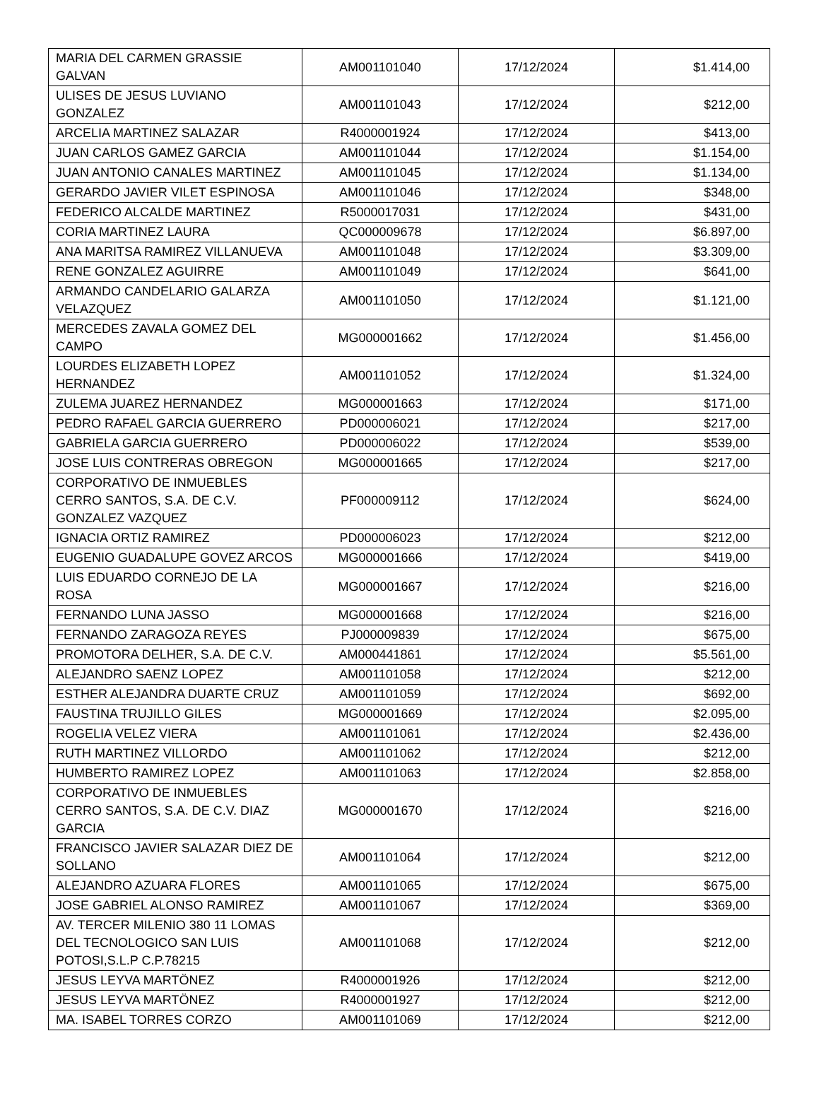| MARIA DEL CARMEN GRASSIE GALVAN | AM001101040 | 17/12/2024 | $1.414,00 |
| ULISES DE JESUS LUVIANO GONZALEZ | AM001101043 | 17/12/2024 | $212,00 |
| ARCELIA MARTINEZ SALAZAR | R4000001924 | 17/12/2024 | $413,00 |
| JUAN CARLOS GAMEZ GARCIA | AM001101044 | 17/12/2024 | $1.154,00 |
| JUAN ANTONIO CANALES MARTINEZ | AM001101045 | 17/12/2024 | $1.134,00 |
| GERARDO JAVIER VILET ESPINOSA | AM001101046 | 17/12/2024 | $348,00 |
| FEDERICO ALCALDE MARTINEZ | R5000017031 | 17/12/2024 | $431,00 |
| CORIA MARTINEZ LAURA | QC000009678 | 17/12/2024 | $6.897,00 |
| ANA MARITSA RAMIREZ VILLANUEVA | AM001101048 | 17/12/2024 | $3.309,00 |
| RENE GONZALEZ AGUIRRE | AM001101049 | 17/12/2024 | $641,00 |
| ARMANDO CANDELARIO GALARZA VELAZQUEZ | AM001101050 | 17/12/2024 | $1.121,00 |
| MERCEDES ZAVALA GOMEZ DEL CAMPO | MG000001662 | 17/12/2024 | $1.456,00 |
| LOURDES ELIZABETH LOPEZ HERNANDEZ | AM001101052 | 17/12/2024 | $1.324,00 |
| ZULEMA JUAREZ HERNANDEZ | MG000001663 | 17/12/2024 | $171,00 |
| PEDRO RAFAEL GARCIA GUERRERO | PD000006021 | 17/12/2024 | $217,00 |
| GABRIELA GARCIA GUERRERO | PD000006022 | 17/12/2024 | $539,00 |
| JOSE LUIS CONTRERAS OBREGON | MG000001665 | 17/12/2024 | $217,00 |
| CORPORATIVO DE INMUEBLES CERRO SANTOS, S.A. DE C.V. GONZALEZ VAZQUEZ | PF000009112 | 17/12/2024 | $624,00 |
| IGNACIA ORTIZ RAMIREZ | PD000006023 | 17/12/2024 | $212,00 |
| EUGENIO GUADALUPE GOVEZ ARCOS | MG000001666 | 17/12/2024 | $419,00 |
| LUIS EDUARDO CORNEJO DE LA ROSA | MG000001667 | 17/12/2024 | $216,00 |
| FERNANDO LUNA JASSO | MG000001668 | 17/12/2024 | $216,00 |
| FERNANDO ZARAGOZA REYES | PJ000009839 | 17/12/2024 | $675,00 |
| PROMOTORA DELHER, S.A. DE C.V. | AM000441861 | 17/12/2024 | $5.561,00 |
| ALEJANDRO SAENZ LOPEZ | AM001101058 | 17/12/2024 | $212,00 |
| ESTHER ALEJANDRA DUARTE CRUZ | AM001101059 | 17/12/2024 | $692,00 |
| FAUSTINA TRUJILLO GILES | MG000001669 | 17/12/2024 | $2.095,00 |
| ROGELIA VELEZ VIERA | AM001101061 | 17/12/2024 | $2.436,00 |
| RUTH MARTINEZ VILLORDO | AM001101062 | 17/12/2024 | $212,00 |
| HUMBERTO RAMIREZ LOPEZ | AM001101063 | 17/12/2024 | $2.858,00 |
| CORPORATIVO DE INMUEBLES CERRO SANTOS, S.A. DE C.V. DIAZ GARCIA | MG000001670 | 17/12/2024 | $216,00 |
| FRANCISCO JAVIER SALAZAR DIEZ DE SOLLANO | AM001101064 | 17/12/2024 | $212,00 |
| ALEJANDRO AZUARA FLORES | AM001101065 | 17/12/2024 | $675,00 |
| JOSE GABRIEL ALONSO RAMIREZ | AM001101067 | 17/12/2024 | $369,00 |
| AV. TERCER MILENIO 380 11 LOMAS DEL TECNOLOGICO SAN LUIS POTOSI,S.L.P C.P.78215 | AM001101068 | 17/12/2024 | $212,00 |
| JESUS LEYVA MARTÖNEZ | R4000001926 | 17/12/2024 | $212,00 |
| JESUS LEYVA MARTÖNEZ | R4000001927 | 17/12/2024 | $212,00 |
| MA. ISABEL TORRES CORZO | AM001101069 | 17/12/2024 | $212,00 |